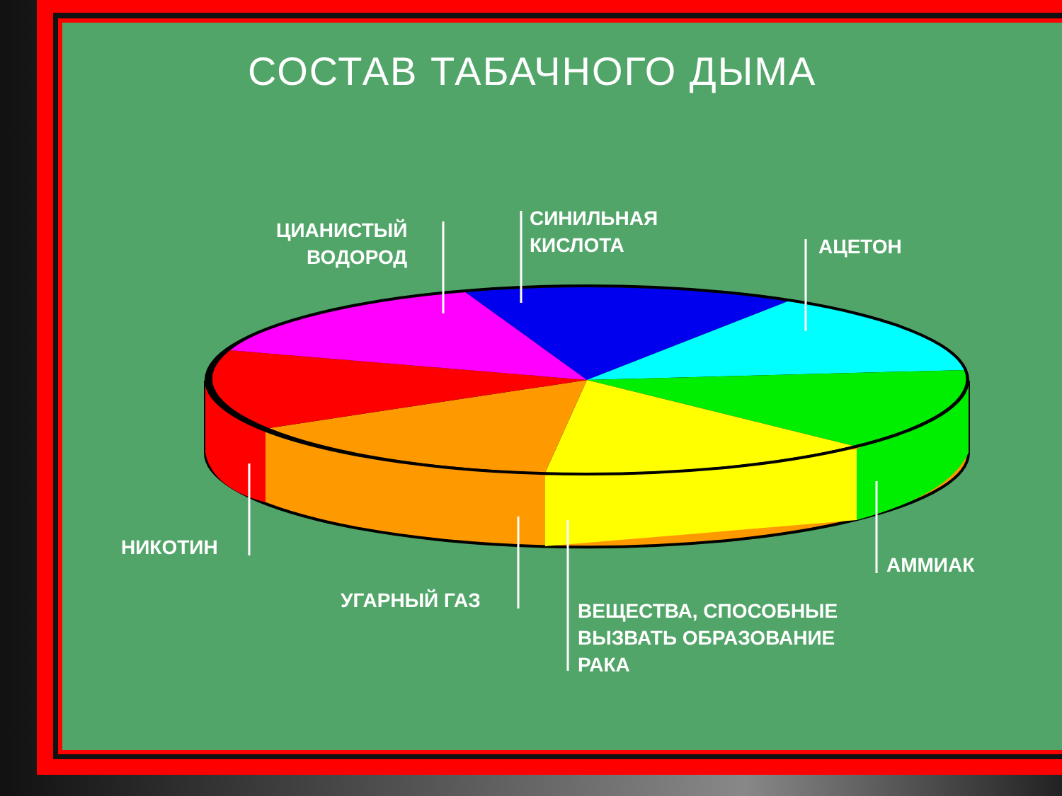СОСТАВ ТАБАЧНОГО ДЫМА
ЦИАНИСТЫЙ
ВОДОРОД
СИНИЛЬНАЯ
КИСЛОТА
АЦЕТОН
НИКОТИН
УГАРНЫЙ ГАЗ
ВЕЩЕСТВА, СПОСОБНЫЕ
ВЫЗВАТЬ ОБРАЗОВАНИЕ
РАКА
АММИАК